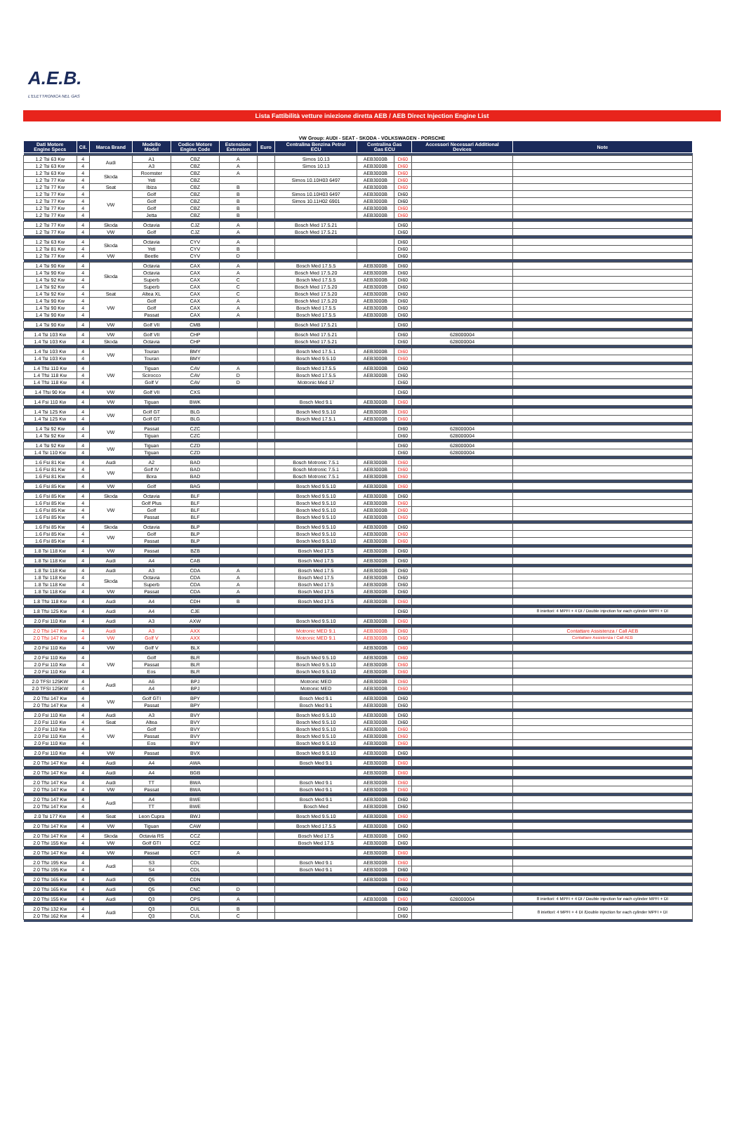A.E.B.
L'ELETTRONICA NEL GAS
Lista Fattibilità vetture iniezione diretta AEB / AEB Direct Injection Engine List
VW Group: AUDI - SEAT - SKODA - VOLKSWAGEN - PORSCHE
| Dati Motore Engine Specs | Cil. | Marca Brand | Modello Model | Codice Motore Engine Code | Estensione Extension | Euro | Centralina Benzina Petrol ECU | Centralina Gas Gas ECU | | Accessori Necessari Additional Devices | Note |
| --- | --- | --- | --- | --- | --- | --- | --- | --- | --- | --- | --- |
| 1.2 Tsi 63 Kw | 4 | Audi | A1 | CBZ | A | | Simos 10.13 | AEB3000B | Di60 | | |
| 1.2 Tsi 63 Kw | 4 | | A3 | CBZ | A | | Simos 10.13 | AEB3000B | Di60 | | |
| 1.2 Tsi 63 Kw | 4 | Skoda | Roomster | CBZ | A | | | AEB3000B | Di60 | | |
| 1.2 Tsi 77 Kw | 4 | | Yeti | CBZ | | | Simos 10.10H03 6497 | AEB3000B | Di60 | | |
| 1.2 Tsi 77 Kw | 4 | Seat | Ibiza | CBZ | B | | | AEB3000B | Di60 | | |
| 1.2 Tsi 77 Kw | 4 | VW | Golf | CBZ | B | | Simos 10.10H03 6497 | AEB3000B | Di60 | | |
| 1.2 Tsi 77 Kw | 4 | | Golf | CBZ | B | | Simos 10.11H02 6901 | AEB3000B | Di60 | | |
| 1.2 Tsi 77 Kw | 4 | | Golf | CBZ | B | | | AEB3000B | Di60 | | |
| 1.2 Tsi 77 Kw | 4 | | Jetta | CBZ | B | | | AEB3000B | Di60 | | |
| 1.2 Tsi 77 Kw | 4 | Skoda | Octavia | CJZ | A | | Bosch Med 17.5.21 | | Di60 | | |
| 1.2 Tsi 77 Kw | 4 | VW | Golf | CJZ | A | | Bosch Med 17.5.21 | | Di60 | | |
| 1.2 Tsi 63 Kw | 4 | Skoda | Octavia | CYV | A | | | | Di60 | | |
| 1.2 Tsi 81 Kw | 4 | | Yeti | CYV | B | | | | Di60 | | |
| 1.2 Tsi 77 Kw | 4 | VW | Beetle | CYV | D | | | | Di60 | | |
| 1.4 Tsi 90 Kw | 4 | Skoda | Octavia | CAX | A | | Bosch Med 17.5.5 | AEB3000B | Di60 | | |
| 1.4 Tsi 90 Kw | 4 | | Octavia | CAX | A | | Bosch Med 17.5.20 | AEB3000B | Di60 | | |
| 1.4 Tsi 92 Kw | 4 | | Superb | CAX | C | | Bosch Med 17.5.5 | AEB3000B | Di60 | | |
| 1.4 Tsi 92 Kw | 4 | | Superb | CAX | C | | Bosch Med 17.5.20 | AEB3000B | Di60 | | |
| 1.4 Tsi 92 Kw | 4 | Seat | Altea XL | CAX | C | | Bosch Med 17.5.20 | AEB3000B | Di60 | | |
| 1.4 Tsi 90 Kw | 4 | VW | Golf | CAX | A | | Bosch Med 17.5.20 | AEB3000B | Di60 | | |
| 1.4 Tsi 90 Kw | 4 | | Golf | CAX | A | | Bosch Med 17.5.5 | AEB3000B | Di60 | | |
| 1.4 Tsi 90 Kw | 4 | | Passat | CAX | A | | Bosch Med 17.5.5 | AEB3000B | Di60 | | |
| 1.4 Tsi 90 Kw | 4 | VW | Golf VII | CMB | | | Bosch Med 17.5.21 | | Di60 | | |
| 1.4 Tsi 103 Kw | 4 | VW | Golf VII | CHP | | | Bosch Med 17.5.21 | | Di60 | 628000004 | |
| 1.4 Tsi 103 Kw | 4 | Skoda | Octavia | CHP | | | Bosch Med 17.5.21 | | Di60 | 628000004 | |
| 1.4 Tsi 103 Kw | 4 | VW | Touran | BMY | | | Bosch Med 17.5.1 | AEB3000B | Di60 | | |
| 1.4 Tsi 103 Kw | 4 | | Touran | BMY | | | Bosch Med 9.5.10 | AEB3000B | Di60 | | |
| 1.4 Tfsi 110 Kw | 4 | VW | Tiguan | CAV | A | | Bosch Med 17.5.5 | AEB3000B | Di60 | | |
| 1.4 Tfsi 118 Kw | 4 | | Scirocco | CAV | D | | Bosch Med 17.5.5 | AEB3000B | Di60 | | |
| 1.4 Tfsi 118 Kw | 4 | | Golf V | CAV | D | | Motronic Med 17 | | Di60 | | |
| 1.4 Tfsi 90 Kw | 4 | VW | Golf VII | CXS | | | | | Di60 | | |
| 1.4 Fsi 110 Kw | 4 | VW | Tiguan | BWK | | | Bosch Med 9.1 | AEB3000B | Di60 | | |
| 1.4 Tsi 125 Kw | 4 | VW | Golf GT | BLG | | | Bosch Med 9.5.10 | AEB3000B | Di60 | | |
| 1.4 Tsi 125 Kw | 4 | | Golf GT | BLG | | | Bosch Med 17.5.1 | AEB3000B | Di60 | | |
| 1.4 Tsi 92 Kw | 4 | VW | Passat | CZC | | | | | Di60 | 628000004 | |
| 1.4 Tsi 92 Kw | 4 | | Tiguan | CZC | | | | | Di60 | 628000004 | |
| 1.4 Tsi 92 Kw | 4 | VW | Tiguan | CZD | | | | | Di60 | 628000004 | |
| 1.4 Tsi 110 Kw | 4 | | Tiguan | CZD | | | | | Di60 | 628000004 | |
| 1.6 Fsi 81 Kw | 4 | Audi | A2 | BAD | | | Bosch Motronic 7.5.1 | AEB3000B | Di60 | | |
| 1.6 Fsi 81 Kw | 4 | VW | Golf IV | BAD | | | Bosch Motronic 7.5.1 | AEB3000B | Di60 | | |
| 1.6 Fsi 81 Kw | 4 | | Bora | BAD | | | Bosch Motronic 7.5.1 | AEB3000B | Di60 | | |
| 1.6 Fsi 85 Kw | 4 | VW | Golf | BAG | | | Bosch Med 9.5.10 | AEB3000B | Di60 | | |
| 1.6 Fsi 85 Kw | 4 | Skoda | Octavia | BLF | | | Bosch Med 9.5.10 | AEB3000B | Di60 | | |
| 1.6 Fsi 85 Kw | 4 | VW | Golf Plus | BLF | | | Bosch Med 9.5.10 | AEB3000B | Di60 | | |
| 1.6 Fsi 85 Kw | 4 | | Golf | BLF | | | Bosch Med 9.5.10 | AEB3000B | Di60 | | |
| 1.6 Fsi 85 Kw | 4 | | Passat | BLF | | | Bosch Med 9.5.10 | AEB3000B | Di60 | | |
| 1.6 Fsi 85 Kw | 4 | Skoda | Octavia | BLP | | | Bosch Med 9.5.10 | AEB3000B | Di60 | | |
| 1.6 Fsi 85 Kw | 4 | VW | Golf | BLP | | | Bosch Med 9.5.10 | AEB3000B | Di60 | | |
| 1.6 Fsi 85 Kw | 4 | | Passat | BLP | | | Bosch Med 9.5.10 | AEB3000B | Di60 | | |
| 1.8 Tsi 118 Kw | 4 | VW | Passat | BZB | | | Bosch Med 17.5 | AEB3000B | Di60 | | |
| 1.8 Tsi 118 Kw | 4 | Audi | A4 | CAB | | | Bosch Med 17.5 | AEB3000B | Di60 | | |
| 1.8 Tsi 118 Kw | 4 | Audi | A3 | CDA | A | | Bosch Med 17.5 | AEB3000B | Di60 | | |
| 1.8 Tsi 118 Kw | 4 | Skoda | Octavia | CDA | A | | Bosch Med 17.5 | AEB3000B | Di60 | | |
| 1.8 Tsi 118 Kw | 4 | | Superb | CDA | A | | Bosch Med 17.5 | AEB3000B | Di60 | | |
| 1.8 Tsi 118 Kw | 4 | VW | Passat | CDA | A | | Bosch Med 17.5 | AEB3000B | Di60 | | |
| 1.8 Tfsi 118 Kw | 4 | Audi | A4 | CDH | B | | Bosch Med 17.5 | AEB3000B | Di60 | | |
| 1.8 Tfsi 125 Kw | 4 | Audi | A4 | CJE | | | | | Di60 | | 8 iniettori: 4 MPFI + 4 DI / Double injection for each cylinder MPFI + DI |
| 2.0 Fsi 110 Kw | 4 | Audi | A3 | AXW | | | Bosch Med 9.5.10 | AEB3000B | Di60 | | |
| 2.0 Tfsi 147 Kw | 4 | Audi | A3 | AXX | | | Motronic MED 9.1 | AEB3000B | Di60 | | Contattare Assistenza / Call AEB |
| 2.0 Tfsi 147 Kw | 4 | VW | Golf V | AXX | | | Motronic MED 9.1 | AEB3000B | Di60 | | Contattare Assistenza / Call AEB |
| 2.0 Fsi 110 Kw | 4 | VW | Golf V | BLX | | | | AEB3000B | Di60 | | |
| 2.0 Fsi 110 Kw | 4 | VW | Golf | BLR | | | Bosch Med 9.5.10 | AEB3000B | Di60 | | |
| 2.0 Fsi 110 Kw | 4 | | Passat | BLR | | | Bosch Med 9.5.10 | AEB3000B | Di60 | | |
| 2.0 Fsi 110 Kw | 4 | | Eos | BLR | | | Bosch Med 9.5.10 | AEB3000B | Di60 | | |
| 2.0 TFSI 125KW | 4 | Audi | A6 | BPJ | | | Motronic MED | AEB3000B | Di60 | | |
| 2.0 TFSI 125KW | 4 | | A4 | BPJ | | | Motronic MED | AEB3000B | Di60 | | |
| 2.0 Tfsi 147 Kw | 4 | VW | Golf GTI | BPY | | | Bosch Med 9.1 | AEB3000B | Di60 | | |
| 2.0 Tfsi 147 Kw | 4 | | Passat | BPY | | | Bosch Med 9.1 | AEB3000B | Di60 | | |
| 2.0 Fsi 110 Kw | 4 | Audi | A3 | BVY | | | Bosch Med 9.5.10 | AEB3000B | Di60 | | |
| 2.0 Fsi 110 Kw | 4 | Seat | Altea | BVY | | | Bosch Med 9.5.10 | AEB3000B | Di60 | | |
| 2.0 Fsi 110 Kw | 4 | VW | Golf | BVY | | | Bosch Med 9.5.10 | AEB3000B | Di60 | | |
| 2.0 Fsi 110 Kw | 4 | | Passat | BVY | | | Bosch Med 9.5.10 | AEB3000B | Di60 | | |
| 2.0 Fsi 110 Kw | 4 | | Eos | BVY | | | Bosch Med 9.5.10 | AEB3000B | Di60 | | |
| 2.0 Fsi 110 Kw | 4 | VW | Passat | BVX | | | Bosch Med 9.5.10 | AEB3000B | Di60 | | |
| 2.0 Tfsi 147 Kw | 4 | Audi | A4 | AWA | | | Bosch Med 9.1 | AEB3000B | Di60 | | |
| 2.0 Tfsi 147 Kw | 4 | Audi | A4 | BGB | | | | AEB3000B | Di60 | | |
| 2.0 Tfsi 147 Kw | 4 | Audi | TT | BWA | | | Bosch Med 9.1 | AEB3000B | Di60 | | |
| 2.0 Tfsi 147 Kw | 4 | VW | Passat | BWA | | | Bosch Med 9.1 | AEB3000B | Di60 | | |
| 2.0 Tfsi 147 Kw | 4 | Audi | A4 | BWE | | | Bosch Med 9.1 | AEB3000B | Di60 | | |
| 2.0 Tfsi 147 Kw | 4 | | TT | BWE | | | Bosch Med | AEB3000B | Di60 | | |
| 2.0 Tsi 177 Kw | 4 | Seat | Leon Cupra | BWJ | | | Bosch Med 9.5.10 | AEB3000B | Di60 | | |
| 2.0 Tfsi 147 Kw | 4 | VW | Tiguan | CAW | | | Bosch Med 17.5.5 | AEB3000B | Di60 | | |
| 2.0 Tfsi 147 Kw | 4 | Skoda | Octavia RS | CCZ | | | Bosch Med 17.5 | AEB3000B | Di60 | | |
| 2.0 Tfsi 155 Kw | 4 | VW | Golf GTI | CCZ | | | Bosch Med 17.5 | AEB3000B | Di60 | | |
| 2.0 Tfsi 147 Kw | 4 | VW | Passat | CCT | A | | | AEB3000B | Di60 | | |
| 2.0 Tfsi 195 Kw | 4 | Audi | S3 | CDL | | | Bosch Med 9.1 | AEB3000B | Di60 | | |
| 2.0 Tfsi 195 Kw | 4 | | S4 | CDL | | | Bosch Med 9.1 | AEB3000B | Di60 | | |
| 2.0 Tfsi 165 Kw | 4 | Audi | Q5 | CDN | | | | AEB3000B | Di60 | | |
| 2.0 Tfsi 165 Kw | 4 | Audi | Q5 | CNC | D | | | | Di60 | | |
| 2.0 Tfsi 155 Kw | 4 | Audi | Q3 | CPS | A | | | AEB3000B | Di60 | 628000004 | 8 iniettori: 4 MPFI + 4 DI / Double injection for each cylinder MPFI + DI |
| 2.0 Tfsi 132 Kw | 4 | Audi | Q3 | CUL | B | | | | Di60 | | 8 iniettori: 4 MPFI + 4 DI /Double injection for each cylinder MPFI + DI |
| 2.0 Tfsi 162 Kw | 4 | | Q3 | CUL | C | | | | Di60 | | |